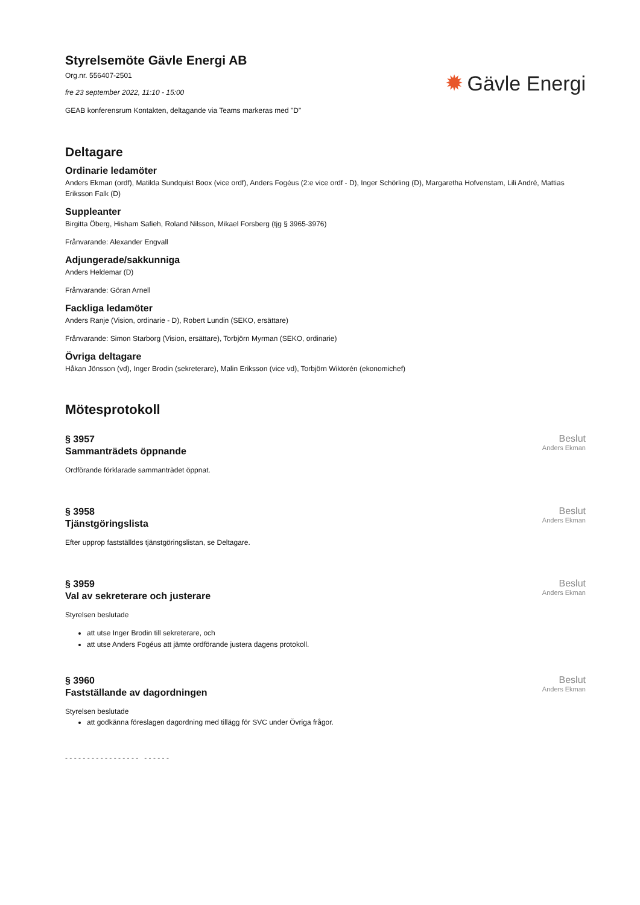Styrelsemöte Gävle Energi AB
Org.nr. 556407-2501
fre 23 september 2022, 11:10 - 15:00
GEAB konferensrum Kontakten, deltagande via Teams markeras med "D"
✹ Gävle Energi
Deltagare
Ordinarie ledamöter
Anders Ekman (ordf), Matilda Sundquist Boox (vice ordf), Anders Fogéus (2:e vice ordf - D), Inger Schörling (D), Margaretha Hofvenstam, Lili André, Mattias Eriksson Falk (D)
Suppleanter
Birgitta Öberg, Hisham Safieh, Roland Nilsson, Mikael Forsberg (tjg § 3965-3976)
Frånvarande: Alexander Engvall
Adjungerade/sakkunniga
Anders Heldemar (D)
Frånvarande: Göran Arnell
Fackliga ledamöter
Anders Ranje (Vision, ordinarie - D), Robert Lundin (SEKO, ersättare)
Frånvarande: Simon Starborg (Vision, ersättare), Torbjörn Myrman (SEKO, ordinarie)
Övriga deltagare
Håkan Jönsson (vd), Inger Brodin (sekreterare), Malin Eriksson (vice vd), Torbjörn Wiktorén (ekonomichef)
Mötesprotokoll
§ 3957
Sammanträdets öppnande
Beslut
Anders Ekman
Ordförande förklarade sammanträdet öppnat.
§ 3958
Tjänstgöringslista
Beslut
Anders Ekman
Efter upprop fastställdes tjänstgöringslistan, se Deltagare.
§ 3959
Val av sekreterare och justerare
Beslut
Anders Ekman
Styrelsen beslutade
att utse Inger Brodin till sekreterare, och
att utse Anders Fogéus att jämte ordförande justera dagens protokoll.
§ 3960
Fastställande av dagordningen
Beslut
Anders Ekman
Styrelsen beslutade
att godkänna föreslagen dagordning med tillägg för SVC under Övriga frågor.
- - - - - - - - - - - - - - - - - - - - - - -